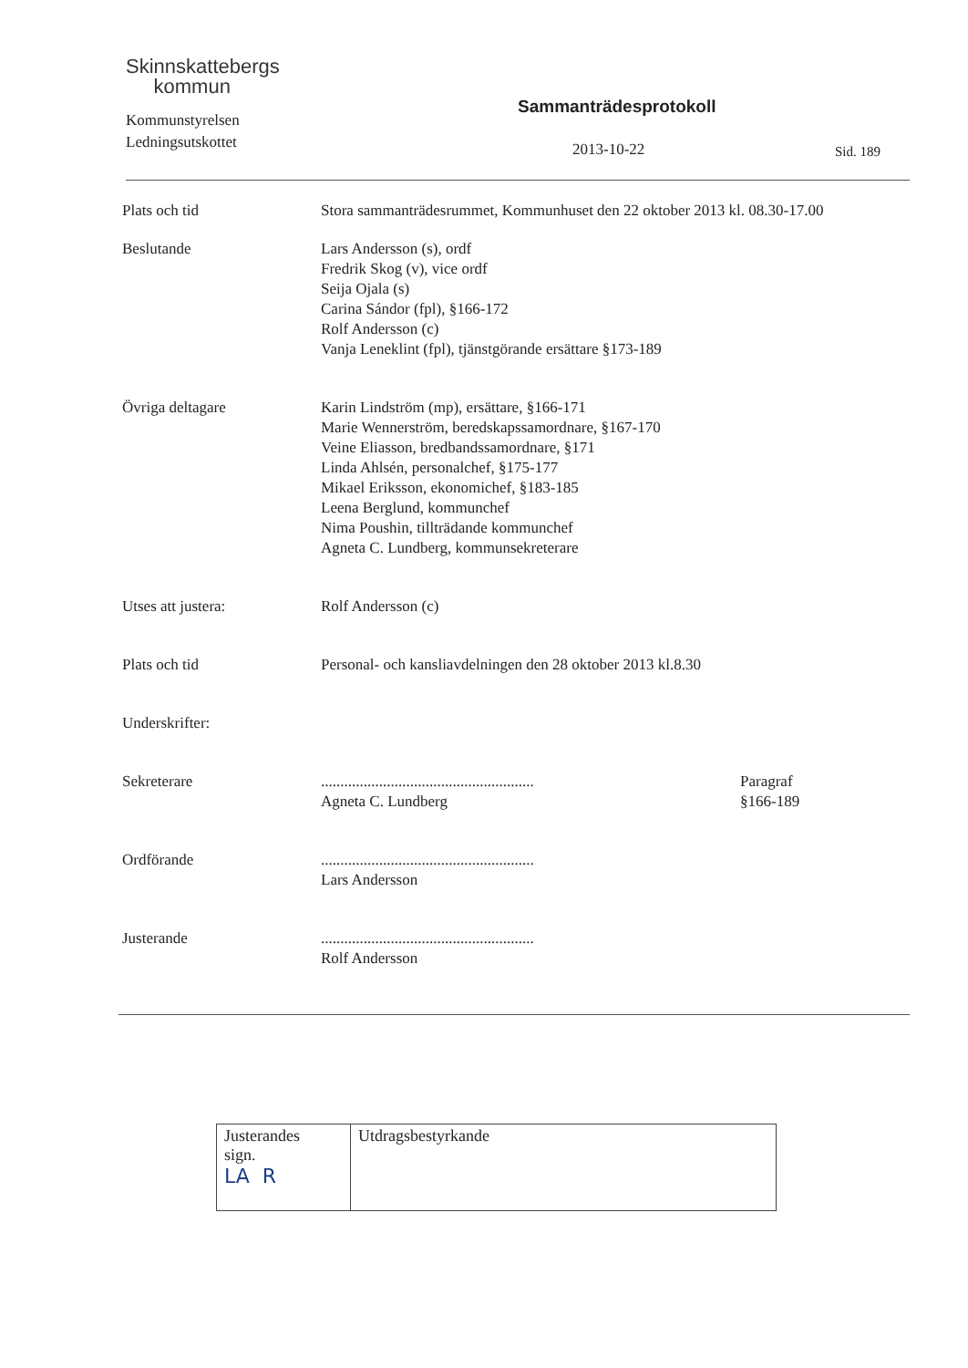Skinnskattebergs
kommun
Sammanträdesprotokoll
Kommunstyrelsen
Ledningsutskottet
2013-10-22 Sid. 189
Plats och tid Stora sammanträdesrummet, Kommunhuset den 22 oktober 2013 kl. 08.30-17.00
Beslutande Lars Andersson (s), ordf
Fredrik Skog (v), vice ordf
Seija Ojala (s)
Carina Sándor (fpl), §166-172
Rolf Andersson (c)
Vanja Leneklint (fpl), tjänstgörande ersättare §173-189
Övriga deltagare Karin Lindström (mp), ersättare, §166-171
Marie Wennerström, beredskapssamordnare, §167-170
Veine Eliasson, bredbandssamordnare, §171
Linda Ahlsén, personalchef, §175-177
Mikael Eriksson, ekonomichef, §183-185
Leena Berglund, kommunchef
Nima Poushin, tillträdande kommunchef
Agneta C. Lundberg, kommunsekreterare
Utses att justera: Rolf Andersson (c)
Plats och tid Personal- och kansliavdelningen den 28 oktober 2013 kl.8.30
Underskrifter:
Sekreterare
.......................................................
Agneta C. Lundberg
Paragraf
§166-189
Ordförande
.......................................................
Lars Andersson
Justerande
.......................................................
Rolf Andersson
| Justerandes sign. LA R | Utdragsbestyrkande |